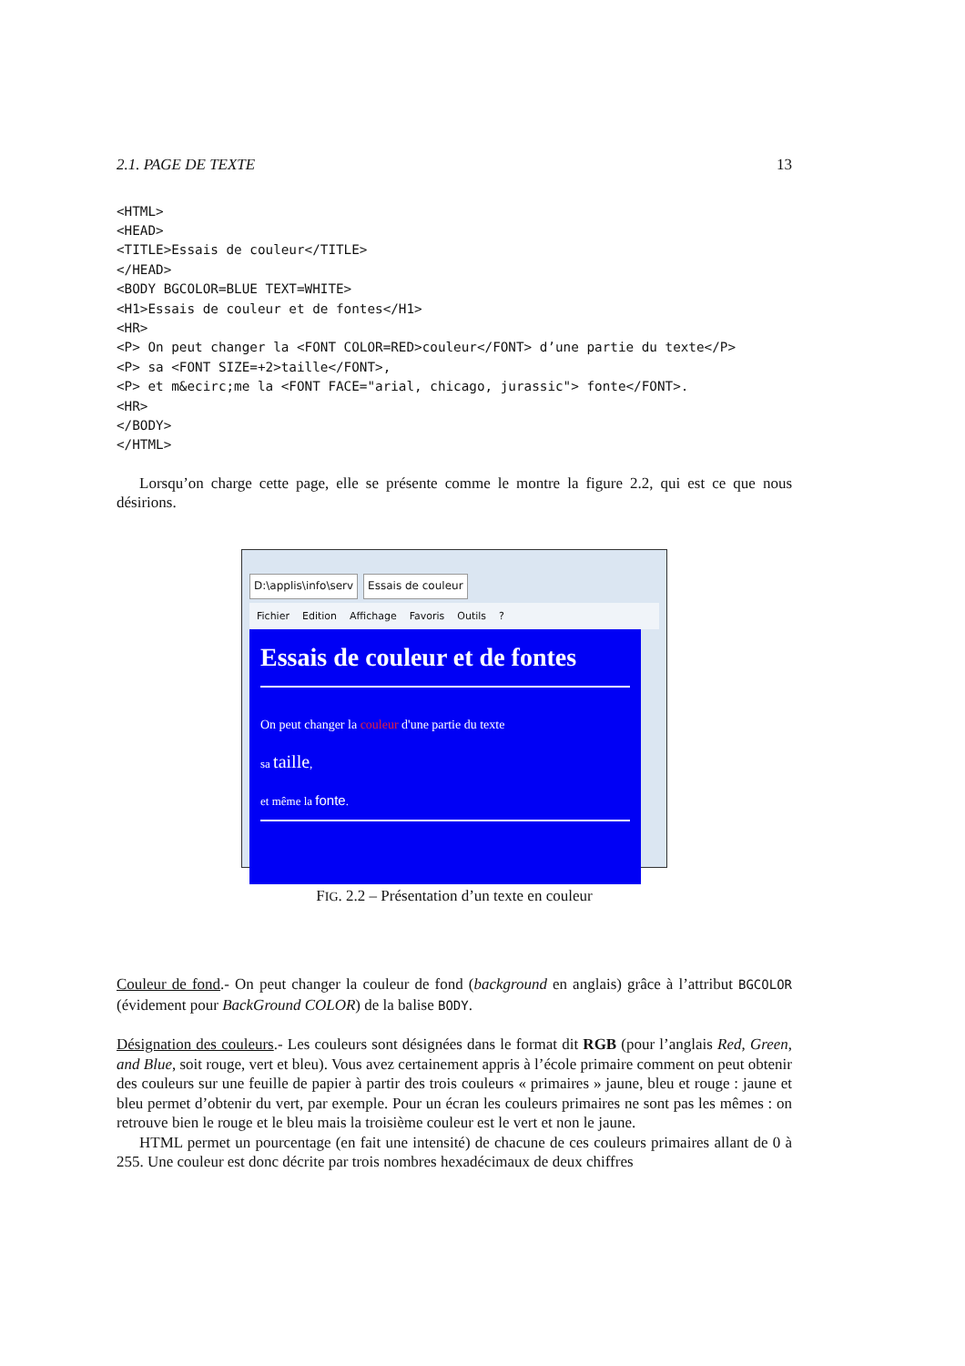2.1. PAGE DE TEXTE 13
<HTML>
<HEAD>
<TITLE>Essais de couleur</TITLE>
</HEAD>
<BODY BGCOLOR=BLUE TEXT=WHITE>
<H1>Essais de couleur et de fontes</H1>
<HR>
<P> On peut changer la <FONT COLOR=RED>couleur</FONT> d’une partie du texte</P>
<P> sa <FONT SIZE=+2>taille</FONT>,
<P> et m&ecirc;me la <FONT FACE="arial, chicago, jurassic"> fonte</FONT>.
<HR>
</BODY>
</HTML>
Lorsqu’on charge cette page, elle se présente comme le montre la figure 2.2, qui est ce que nous désirions.
D:\applis\info\serv Essais de couleur
Fichier Edition Affichage Favoris Outils?
Essais de couleur et de fontes
On peut changer la couleur d'une partie du texte
sa taille,
et même la fonte.
FIG. 2.2 – Présentation d’un texte en couleur
Couleur de fond.- On peut changer la couleur de fond (background en anglais) grâce à l’attribut BGCOLOR (évidement pour BackGround COLOR) de la balise BODY.
Désignation des couleurs.- Les couleurs sont désignées dans le format dit RGB (pour l’anglais Red, Green, and Blue, soit rouge, vert et bleu). Vous avez certainement appris à l’école primaire comment on peut obtenir des couleurs sur une feuille de papier à partir des trois couleurs « primaires » jaune, bleu et rouge : jaune et bleu permet d’obtenir du vert, par exemple. Pour un écran les couleurs primaires ne sont pas les mêmes : on retrouve bien le rouge et le bleu mais la troisième couleur est le vert et non le jaune.
HTML permet un pourcentage (en fait une intensité) de chacune de ces couleurs primaires allant de 0 à 255. Une couleur est donc décrite par trois nombres hexadécimaux de deux chiffres